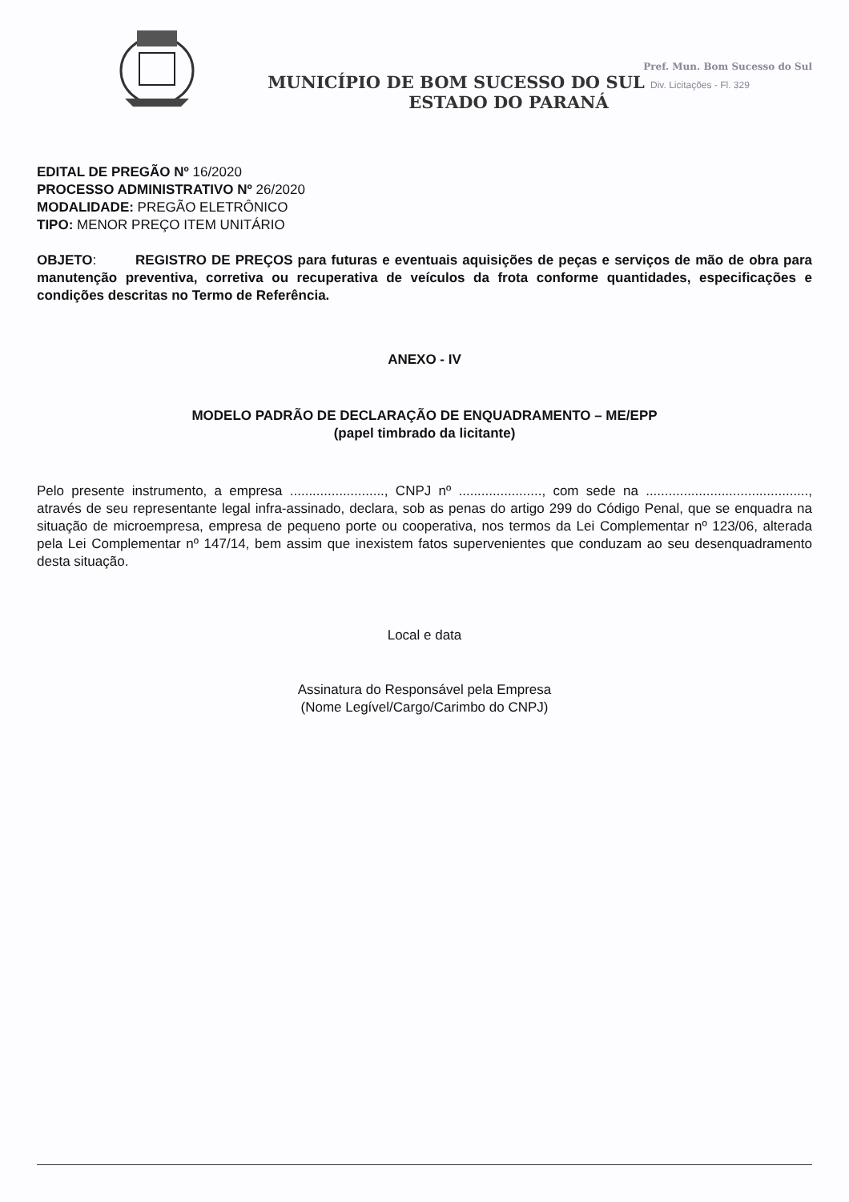Pref. Mun. Bom Sucesso do Sul
MUNICÍPIO DE BOM SUCESSO DO SUL Div. Licitações - Fl. 329
ESTADO DO PARANÁ
EDITAL DE PREGÃO Nº 16/2020
PROCESSO ADMINISTRATIVO Nº 26/2020
MODALIDADE: PREGÃO ELETRÔNICO
TIPO: MENOR PREÇO ITEM UNITÁRIO
OBJETO: REGISTRO DE PREÇOS para futuras e eventuais aquisições de peças e serviços de mão de obra para manutenção preventiva, corretiva ou recuperativa de veículos da frota conforme quantidades, especificações e condições descritas no Termo de Referência.
ANEXO - IV
MODELO PADRÃO DE DECLARAÇÃO DE ENQUADRAMENTO – ME/EPP
(papel timbrado da licitante)
Pelo presente instrumento, a empresa ........................., CNPJ nº ......................, com sede na ..........................................., através de seu representante legal infra-assinado, declara, sob as penas do artigo 299 do Código Penal, que se enquadra na situação de microempresa, empresa de pequeno porte ou cooperativa, nos termos da Lei Complementar nº 123/06, alterada pela Lei Complementar nº 147/14, bem assim que inexistem fatos supervenientes que conduzam ao seu desenquadramento desta situação.
Local e data
Assinatura do Responsável pela Empresa
(Nome Legível/Cargo/Carimbo do CNPJ)